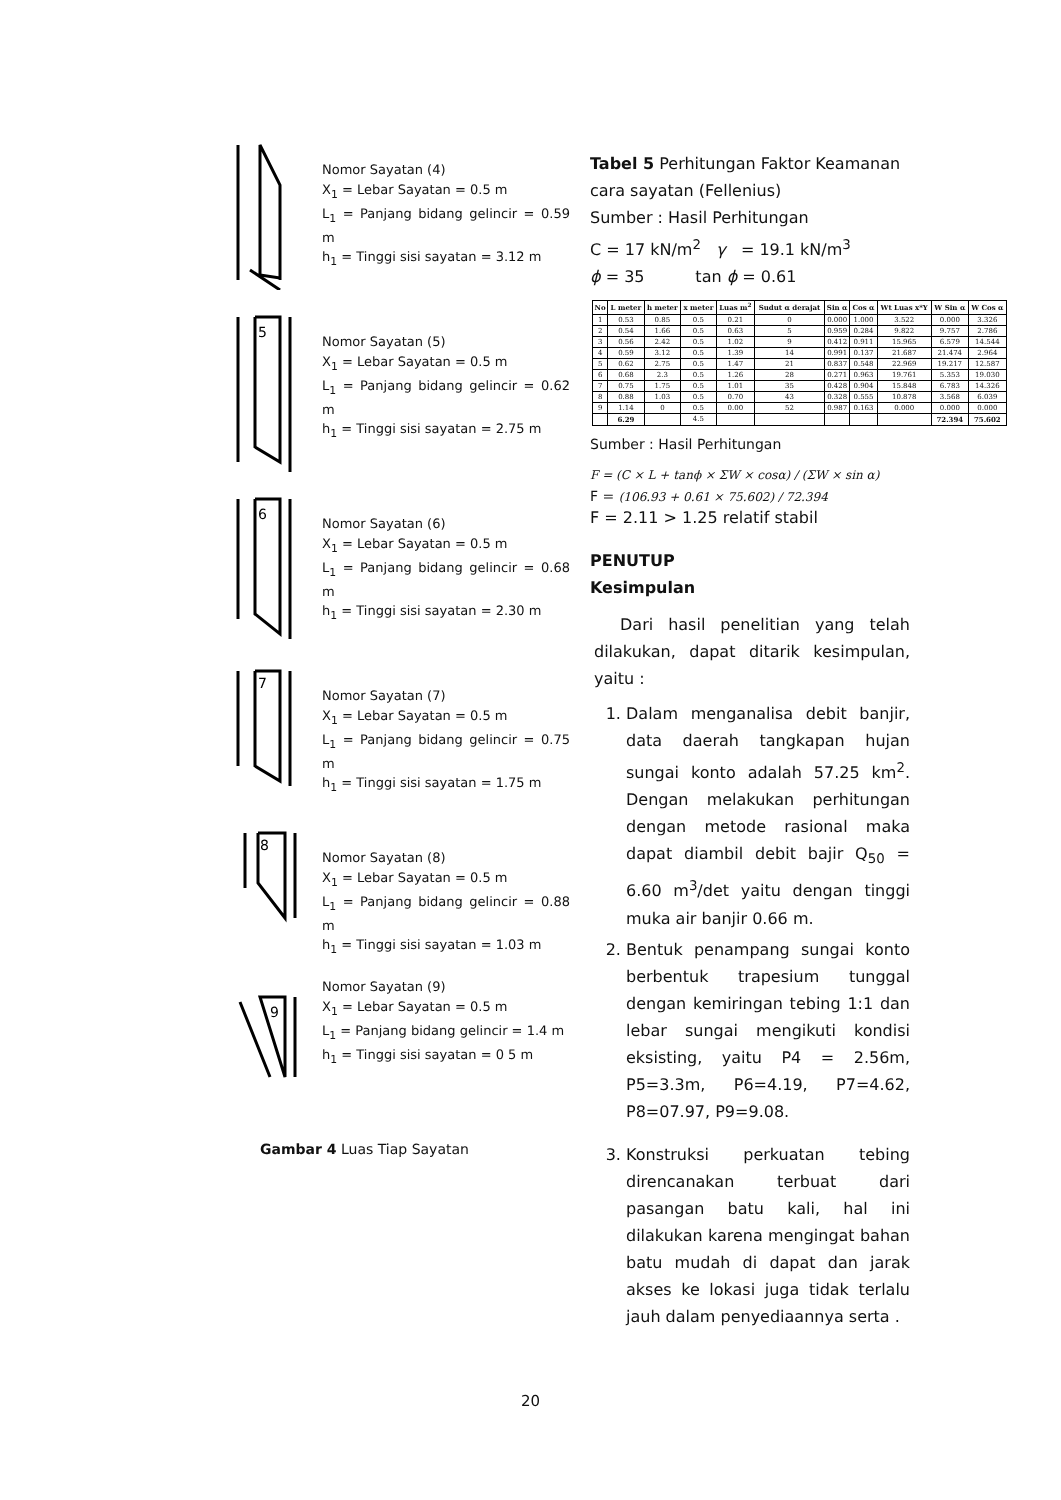Nomor Sayatan (4)
X<sub>1</sub> = Lebar Sayatan = 0.5 m
L<sub>1</sub> = Panjang bidang gelincir = 0.59 m
h<sub>1</sub> = Tinggi sisi sayatan = 3.12 m
5
Nomor Sayatan (5)
X<sub>1</sub> = Lebar Sayatan = 0.5 m
L<sub>1</sub> = Panjang bidang gelincir = 0.62 m
h<sub>1</sub> = Tinggi sisi sayatan = 2.75 m
6
Nomor Sayatan (6)
X<sub>1</sub> = Lebar Sayatan = 0.5 m
L<sub>1</sub> = Panjang bidang gelincir = 0.68 m
h<sub>1</sub> = Tinggi sisi sayatan = 2.30 m
7
Nomor Sayatan (7)
X<sub>1</sub> = Lebar Sayatan = 0.5 m
L<sub>1</sub> = Panjang bidang gelincir = 0.75 m
h<sub>1</sub> = Tinggi sisi sayatan = 1.75 m
8
Nomor Sayatan (8)
X<sub>1</sub> = Lebar Sayatan = 0.5 m
L<sub>1</sub> = Panjang bidang gelincir = 0.88 m
h<sub>1</sub> = Tinggi sisi sayatan = 1.03 m
9
Nomor Sayatan (9)
X<sub>1</sub> = Lebar Sayatan = 0.5 m
L<sub>1</sub> = Panjang bidang gelincir = 1.4 m
h<sub>1</sub> = Tinggi sisi sayatan = 0 5 m
Gambar 4 Luas Tiap Sayatan
Tabel 5 Perhitungan Faktor Keamanan cara sayatan (Fellenius)
Sumber : Hasil Perhitungan
C = 17 kN/m<sup>2</sup> γ = 19.1 kN/m<sup>3</sup>
ϕ = 35 tan ϕ = 0.61
| No | L meter | h meter | x meter | Luas m<sup>2</sup> | Sudut α derajat | Sin α | Cos α | Wt Luas x*Υ | W Sin α | W Cos α |
| --- | --- | --- | --- | --- | --- | --- | --- | --- | --- | --- |
| 1 | 0.53 | 0.85 | 0.5 | 0.21 | 0 | 0.000 | 1.000 | 3.522 | 0.000 | 3.326 |
| 2 | 0.54 | 1.66 | 0.5 | 0.63 | 5 | 0.959 | 0.284 | 9.822 | 9.757 | 2.786 |
| 3 | 0.56 | 2.42 | 0.5 | 1.02 | 9 | 0.412 | 0.911 | 15.965 | 6.579 | 14.544 |
| 4 | 0.59 | 3.12 | 0.5 | 1.39 | 14 | 0.991 | 0.137 | 21.687 | 21.474 | 2.964 |
| 5 | 0.62 | 2.75 | 0.5 | 1.47 | 21 | 0.837 | 0.548 | 22.969 | 19.217 | 12.587 |
| 6 | 0.68 | 2.3 | 0.5 | 1.26 | 28 | 0.271 | 0.963 | 19.761 | 5.353 | 19.030 |
| 7 | 0.75 | 1.75 | 0.5 | 1.01 | 35 | 0.428 | 0.904 | 15.848 | 6.783 | 14.326 |
| 8 | 0.88 | 1.03 | 0.5 | 0.70 | 43 | 0.328 | 0.555 | 10.878 | 3.568 | 6.039 |
| 9 | 1.14 | 0 | 0.5 | 0.00 | 52 | 0.987 | 0.163 | 0.000 | 0.000 | 0.000 |
| | 6.29 | | 4.5 | | | | | | 72.394 | 75.602 |
Sumber : Hasil Perhitungan
F = (C × L + tanϕ × ΣW × cosα) / (ΣW × sin α)
F = (106.93 + 0.61 × 75.602) / 72.394
F = 2.11 > 1.25 relatif stabil
PENUTUP
Kesimpulan
Dari hasil penelitian yang telah dilakukan, dapat ditarik kesimpulan, yaitu :
1. Dalam menganalisa debit banjir, data daerah tangkapan hujan sungai konto adalah 57.25 km<sup>2</sup>. Dengan melakukan perhitungan dengan metode rasional maka dapat diambil debit bajir Q<sub>50</sub> = 6.60 m<sup>3</sup>/det yaitu dengan tinggi muka air banjir 0.66 m.
2. Bentuk penampang sungai konto berbentuk trapesium tunggal dengan kemiringan tebing 1:1 dan lebar sungai mengikuti kondisi eksisting, yaitu P4 = 2.56m, P5=3.3m, P6=4.19, P7=4.62, P8=07.97, P9=9.08.
3. Konstruksi perkuatan tebing direncanakan terbuat dari pasangan batu kali, hal ini dilakukan karena mengingat bahan batu mudah di dapat dan jarak akses ke lokasi juga tidak terlalu jauh dalam penyediaannya serta .
20